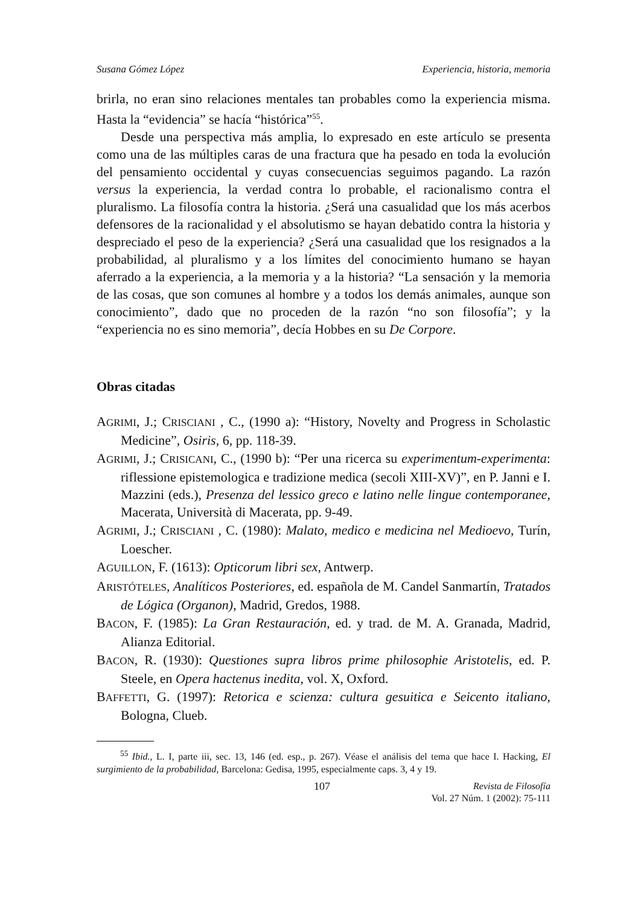Susana Gómez López Experiencia, historia, memoria
brirla, no eran sino relaciones mentales tan probables como la experiencia misma. Hasta la “evidencia” se hacía “histórica”<sup>55</sup>.
Desde una perspectiva más amplia, lo expresado en este artículo se presenta como una de las múltiples caras de una fractura que ha pesado en toda la evolución del pensamiento occidental y cuyas consecuencias seguimos pagando. La razón versus la experiencia, la verdad contra lo probable, el racionalismo contra el pluralismo. La filosofía contra la historia. ¿Será una casualidad que los más acerbos defensores de la racionalidad y el absolutismo se hayan debatido contra la historia y despreciado el peso de la experiencia? ¿Será una casualidad que los resignados a la probabilidad, al pluralismo y a los límites del conocimiento humano se hayan aferrado a la experiencia, a la memoria y a la historia? “La sensación y la memoria de las cosas, que son comunes al hombre y a todos los demás animales, aunque son conocimiento”, dado que no proceden de la razón “no son filosofía”; y la “experiencia no es sino memoria”, decía Hobbes en su De Corpore.
Obras citadas
AGRIMI, J.; CRISCIANI , C., (1990 a): “History, Novelty and Progress in Scholastic Medicine”, Osiris, 6, pp. 118-39.
AGRIMI, J.; CRISICANI, C., (1990 b): “Per una ricerca su experimentum-experimenta: riflessione epistemologica e tradizione medica (secoli XIII-XV)”, en P. Janni e I. Mazzini (eds.), Presenza del lessico greco e latino nelle lingue contemporanee, Macerata, Università di Macerata, pp. 9-49.
AGRIMI, J.; CRISCIANI , C. (1980): Malato, medico e medicina nel Medioevo, Turín, Loescher.
AGUILLON, F. (1613): Opticorum libri sex, Antwerp.
ARISTÓTELES, Analíticos Posteriores, ed. española de M. Candel Sanmartín, Tratados de Lógica (Organon), Madrid, Gredos, 1988.
BACON, F. (1985): La Gran Restauración, ed. y trad. de M. A. Granada, Madrid, Alianza Editorial.
BACON, R. (1930): Questiones supra libros prime philosophie Aristotelis, ed. P. Steele, en Opera hactenus inedita, vol. X, Oxford.
BAFFETTI, G. (1997): Retorica e scienza: cultura gesuitica e Seicento italiano, Bologna, Clueb.
<sup>55</sup> Ibid., L. I, parte iii, sec. 13, 146 (ed. esp., p. 267). Véase el análisis del tema que hace I. Hacking, El surgimiento de la probabilidad, Barcelona: Gedisa, 1995, especialmente caps. 3, 4 y 19.
107
Revista de Filosofía
Vol. 27 Núm. 1 (2002): 75-111